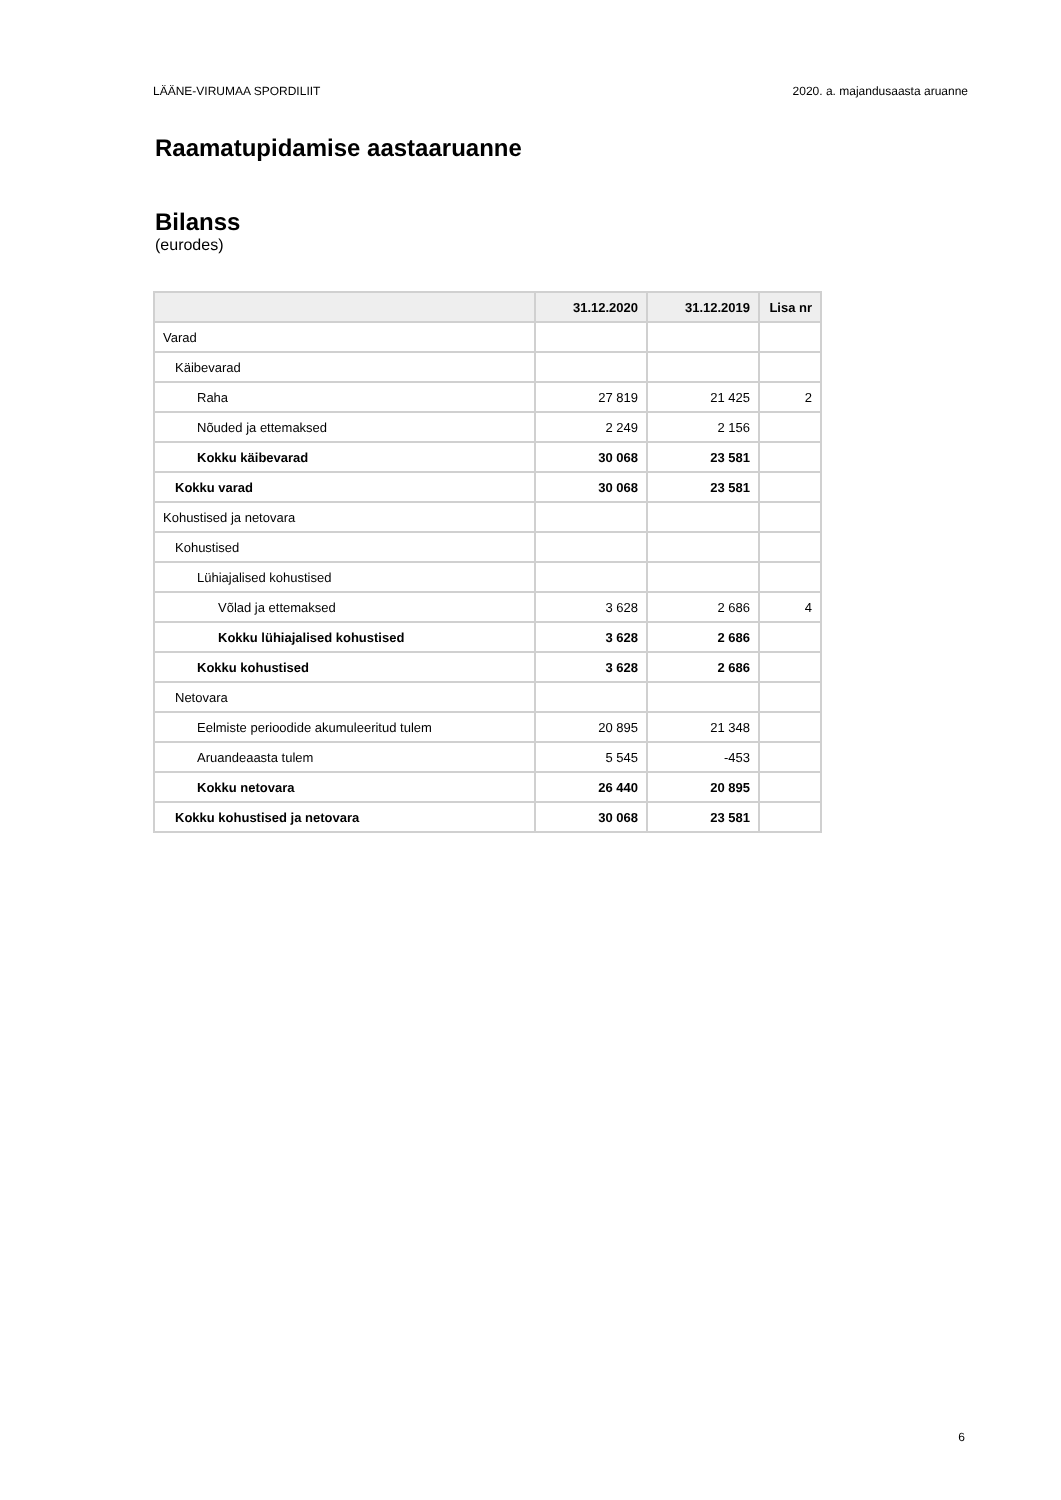LÄÄNE-VIRUMAA SPORDILIIT 2020. a. majandusaasta aruanne
Raamatupidamise aastaaruanne
Bilanss
(eurodes)
| | 31.12.2020 | 31.12.2019 | Lisa nr |
| --- | --- | --- | --- |
| Varad | | | |
| Käibevarad | | | |
| Raha | 27 819 | 21 425 | 2 |
| Nõuded ja ettemaksed | 2 249 | 2 156 | |
| Kokku käibevarad | 30 068 | 23 581 | |
| Kokku varad | 30 068 | 23 581 | |
| Kohustised ja netovara | | | |
| Kohustised | | | |
| Lühiajalised kohustised | | | |
| Võlad ja ettemaksed | 3 628 | 2 686 | 4 |
| Kokku lühiajalised kohustised | 3 628 | 2 686 | |
| Kokku kohustised | 3 628 | 2 686 | |
| Netovara | | | |
| Eelmiste perioodide akumuleeritud tulem | 20 895 | 21 348 | |
| Aruandeaasta tulem | 5 545 | -453 | |
| Kokku netovara | 26 440 | 20 895 | |
| Kokku kohustised ja netovara | 30 068 | 23 581 | |
6